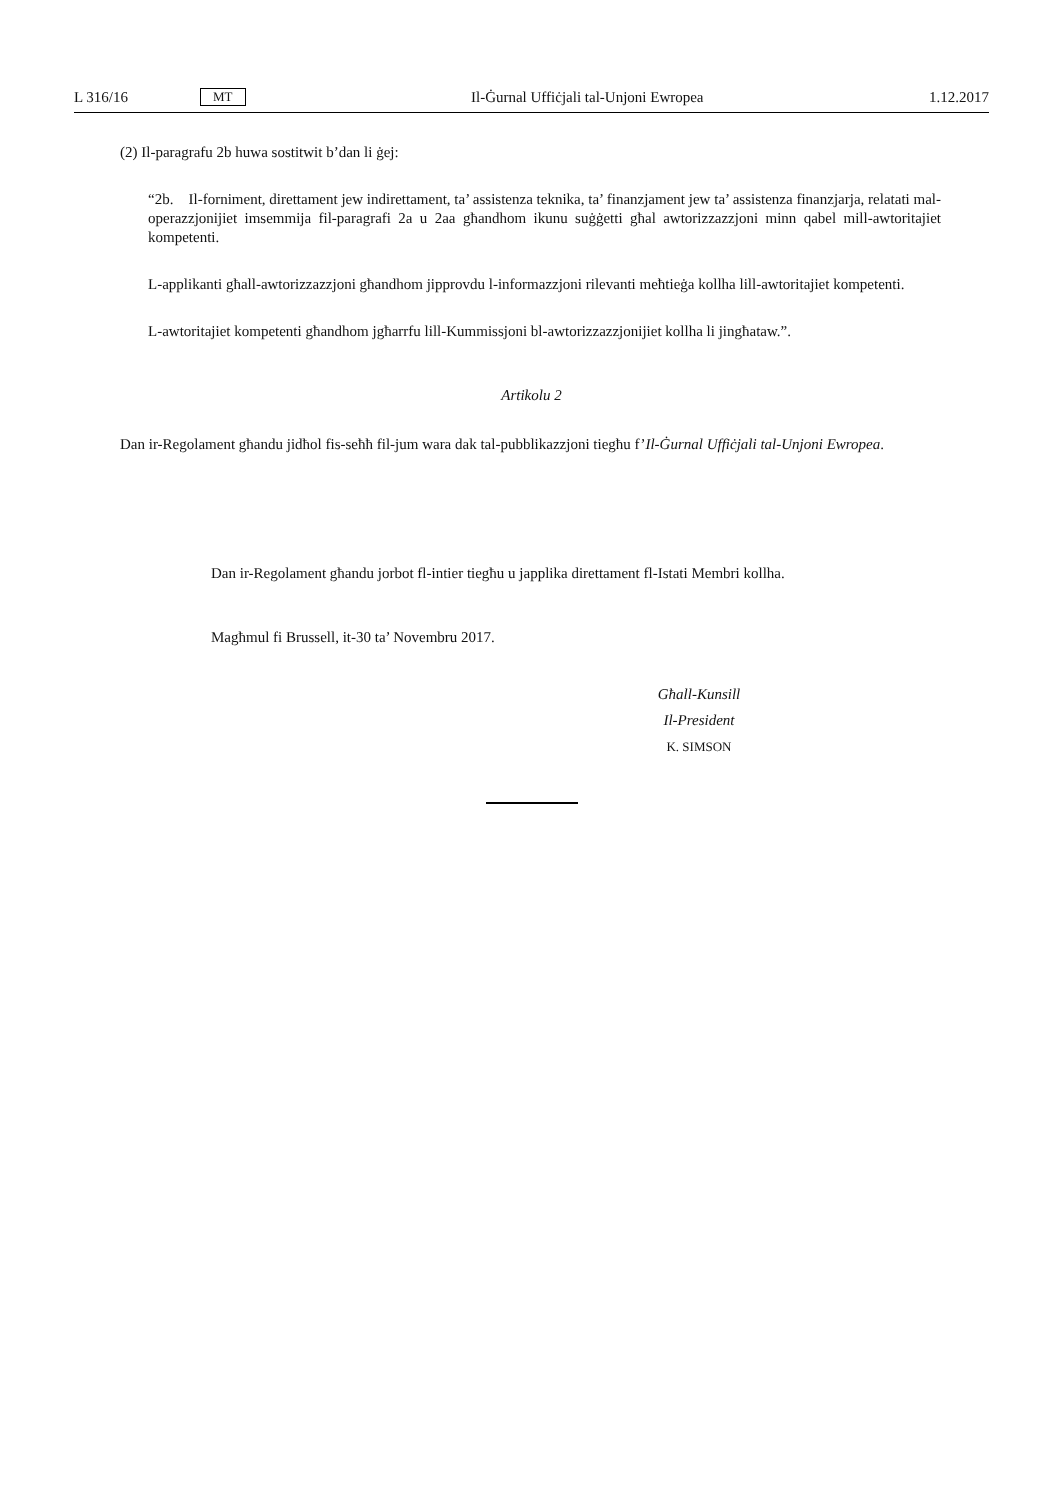L 316/16 MT Il-Ġurnal Uffiċjali tal-Unjoni Ewropea 1.12.2017
(2) Il-paragrafu 2b huwa sostitwit b’dan li ġej:
“2b. Il-forniment, direttament jew indirettament, ta’ assistenza teknika, ta’ finanzjament jew ta’ assistenza finanzjarja, relatati mal-operazzjonijiet imsemmija fil-paragrafi 2a u 2aa għandhom ikunu suġġetti għal awtoriz­zazzjoni minn qabel mill-awtoritajiet kompetenti.
L-applikanti għall-awtorizzazzjoni għandhom jipprovdu l-informazzjoni rilevanti meħtieġa kollha lill-awtoritajiet kompetenti.
L-awtoritajiet kompetenti għandhom jgħarrfu lill-Kummissjoni bl-awtorizzazzjonijiet kollha li jingħataw.”.
Artikolu 2
Dan ir-Regolament għandu jidħol fis-seħħ fil-jum wara dak tal-pubblikazzjoni tiegħu f’Il-Ġurnal Uffiċjali tal-Unjoni Ewropea.
Dan ir-Regolament għandu jorbot fl-intier tiegħu u japplika direttament fl-Istati Membri kollha.
Magħmul fi Brussell, it-30 ta’ Novembru 2017.
Għall-Kunsill
Il-President
K. SIMSON